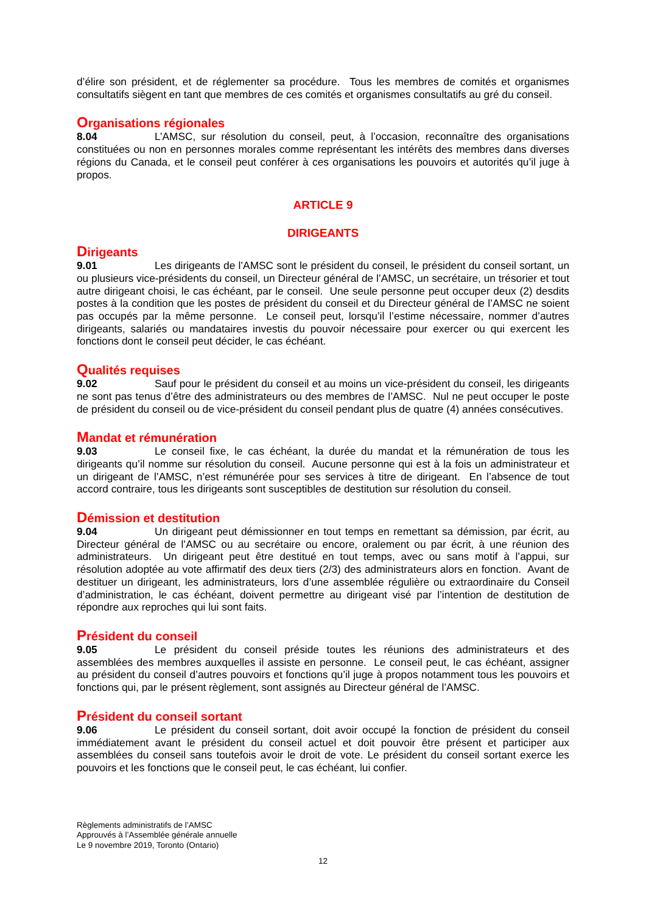d’élire son président, et de réglementer sa procédure. Tous les membres de comités et organismes consultatifs siègent en tant que membres de ces comités et organismes consultatifs au gré du conseil.
Organisations régionales
8.04 L’AMSC, sur résolution du conseil, peut, à l’occasion, reconnaître des organisations constituées ou non en personnes morales comme représentant les intérêts des membres dans diverses régions du Canada, et le conseil peut conférer à ces organisations les pouvoirs et autorités qu’il juge à propos.
ARTICLE 9
DIRIGEANTS
Dirigeants
9.01 Les dirigeants de l’AMSC sont le président du conseil, le président du conseil sortant, un ou plusieurs vice-présidents du conseil, un Directeur général de l’AMSC, un secrétaire, un trésorier et tout autre dirigeant choisi, le cas échéant, par le conseil. Une seule personne peut occuper deux (2) desdits postes à la condition que les postes de président du conseil et du Directeur général de l’AMSC ne soient pas occupés par la même personne. Le conseil peut, lorsqu’il l’estime nécessaire, nommer d’autres dirigeants, salariés ou mandataires investis du pouvoir nécessaire pour exercer ou qui exercent les fonctions dont le conseil peut décider, le cas échéant.
Qualités requises
9.02 Sauf pour le président du conseil et au moins un vice-président du conseil, les dirigeants ne sont pas tenus d’être des administrateurs ou des membres de l’AMSC. Nul ne peut occuper le poste de président du conseil ou de vice-président du conseil pendant plus de quatre (4) années consécutives.
Mandat et rémunération
9.03 Le conseil fixe, le cas échéant, la durée du mandat et la rémunération de tous les dirigeants qu’il nomme sur résolution du conseil. Aucune personne qui est à la fois un administrateur et un dirigeant de l’AMSC, n’est rémunérée pour ses services à titre de dirigeant. En l’absence de tout accord contraire, tous les dirigeants sont susceptibles de destitution sur résolution du conseil.
Démission et destitution
9.04 Un dirigeant peut démissionner en tout temps en remettant sa démission, par écrit, au Directeur général de l’AMSC ou au secrétaire ou encore, oralement ou par écrit, à une réunion des administrateurs. Un dirigeant peut être destitué en tout temps, avec ou sans motif à l’appui, sur résolution adoptée au vote affirmatif des deux tiers (2/3) des administrateurs alors en fonction. Avant de destituer un dirigeant, les administrateurs, lors d’une assemblée régulière ou extraordinaire du Conseil d’administration, le cas échéant, doivent permettre au dirigeant visé par l’intention de destitution de répondre aux reproches qui lui sont faits.
Président du conseil
9.05 Le président du conseil préside toutes les réunions des administrateurs et des assemblées des membres auxquelles il assiste en personne. Le conseil peut, le cas échéant, assigner au président du conseil d’autres pouvoirs et fonctions qu’il juge à propos notamment tous les pouvoirs et fonctions qui, par le présent règlement, sont assignés au Directeur général de l’AMSC.
Président du conseil sortant
9.06 Le président du conseil sortant, doit avoir occupé la fonction de président du conseil immédiatement avant le président du conseil actuel et doit pouvoir être présent et participer aux assemblées du conseil sans toutefois avoir le droit de vote. Le président du conseil sortant exerce les pouvoirs et les fonctions que le conseil peut, le cas échéant, lui confier.
Règlements administratifs de l’AMSC
Approuvés à l’Assemblée générale annuelle
Le 9 novembre 2019, Toronto (Ontario)
12